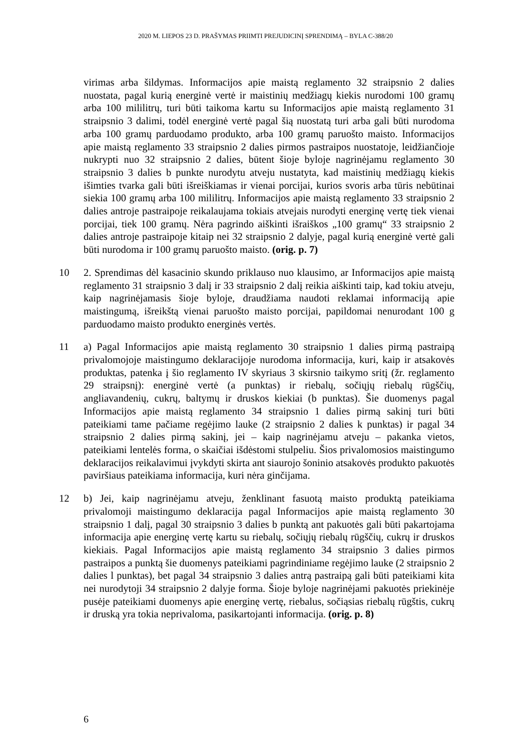2020 M. LIEPOS 23 D. PRAŠYMAS PRIIMTI PREJUDICINĮ SPRENDIMĄ – BYLA C-388/20
virimas arba šildymas. Informacijos apie maistą reglamento 32 straipsnio 2 dalies nuostata, pagal kurią energinė vertė ir maistinių medžiagų kiekis nurodomi 100 gramų arba 100 mililitrų, turi būti taikoma kartu su Informacijos apie maistą reglamento 31 straipsnio 3 dalimi, todėl energinė vertė pagal šią nuostatą turi arba gali būti nurodoma arba 100 gramų parduodamo produkto, arba 100 gramų paruošto maisto. Informacijos apie maistą reglamento 33 straipsnio 2 dalies pirmos pastraipos nuostatoje, leidžiančioje nukrypti nuo 32 straipsnio 2 dalies, būtent šioje byloje nagrinėjamu reglamento 30 straipsnio 3 dalies b punkte nurodytu atveju nustatyta, kad maistinių medžiagų kiekis išimties tvarka gali būti išreiškiamas ir vienai porcijai, kurios svoris arba tūris nebūtinai siekia 100 gramų arba 100 mililitrų. Informacijos apie maistą reglamento 33 straipsnio 2 dalies antroje pastraipoje reikalaujama tokiais atvejais nurodyti energinę vertę tiek vienai porcijai, tiek 100 gramų. Nėra pagrindo aiškinti išraiškos „100 gramų“ 33 straipsnio 2 dalies antroje pastraipoje kitaip nei 32 straipsnio 2 dalyje, pagal kurią energinė vertė gali būti nurodoma ir 100 gramų paruošto maisto. (orig. p. 7)
10 2. Sprendimas dėl kasacinio skundo priklauso nuo klausimo, ar Informacijos apie maistą reglamento 31 straipsnio 3 dalį ir 33 straipsnio 2 dalį reikia aiškinti taip, kad tokiu atveju, kaip nagrinėjamasis šioje byloje, draudžiama naudoti reklamai informaciją apie maistingumą, išreikštą vienai paruošto maisto porcijai, papildomai nenurodant 100 g parduodamo maisto produkto energinės vertės.
11 a) Pagal Informacijos apie maistą reglamento 30 straipsnio 1 dalies pirmą pastraipą privalomojoje maistingumo deklaracijoje nurodoma informacija, kuri, kaip ir atsakovės produktas, patenka į šio reglamento IV skyriaus 3 skirsnio taikymo sritį (žr. reglamento 29 straipsnį): energinė vertė (a punktas) ir riebalų, sočiųjų riebalų rūgščių, angliavandenių, cukrų, baltymų ir druskos kiekiai (b punktas). Šie duomenys pagal Informacijos apie maistą reglamento 34 straipsnio 1 dalies pirmą sakinį turi būti pateikiami tame pačiame regėjimo lauke (2 straipsnio 2 dalies k punktas) ir pagal 34 straipsnio 2 dalies pirmą sakinį, jei – kaip nagrinėjamu atveju – pakanka vietos, pateikiami lentelės forma, o skaičiai išdėstomi stulpeliu. Šios privalomosios maistingumo deklaracijos reikalavimui įvykdyti skirta ant siaurojo šoninio atsakovės produkto pakuotės paviršiaus pateikiama informacija, kuri nėra ginčijama.
12 b) Jei, kaip nagrinėjamu atveju, ženklinant fasuotą maisto produktą pateikiama privalomoji maistingumo deklaracija pagal Informacijos apie maistą reglamento 30 straipsnio 1 dalį, pagal 30 straipsnio 3 dalies b punktą ant pakuotės gali būti pakartojama informacija apie energinę vertę kartu su riebalų, sočiųjų riebalų rūgščių, cukrų ir druskos kiekiais. Pagal Informacijos apie maistą reglamento 34 straipsnio 3 dalies pirmos pastraipos a punktą šie duomenys pateikiami pagrindiniame regėjimo lauke (2 straipsnio 2 dalies l punktas), bet pagal 34 straipsnio 3 dalies antrą pastraipą gali būti pateikiami kita nei nurodytoji 34 straipsnio 2 dalyje forma. Šioje byloje nagrinėjami pakuotės priekinėje pusėje pateikiami duomenys apie energinę vertę, riebalus, sočiąsias riebalų rūgštis, cukrų ir druską yra tokia neprivaloma, pasikartojanti informacija. (orig. p. 8)
6